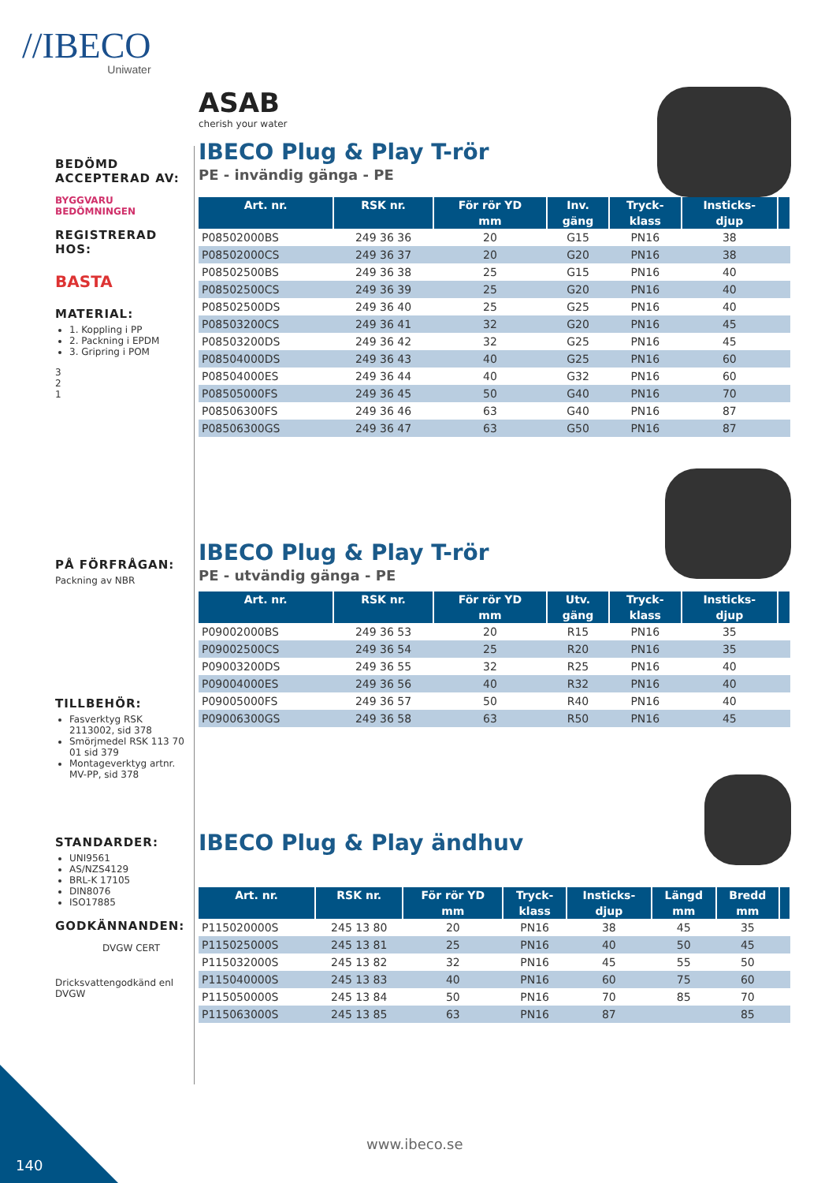//IBECO
Uniwater
BEDÖMD ACCEPTERAD AV:
BYGGVARU BEDÖMNINGEN
REGISTRERAD HOS:
BASTA
MATERIAL:
1. Koppling i PP
2. Packning i EPDM
3. Gripring i POM
3
2
1
PÅ FÖRFRÅGAN:
Packning av NBR
TILLBEHÖR:
Fasverktyg RSK 2113002, sid 378
Smörjmedel RSK 113 70 01 sid 379
Montageverktyg artnr. MV-PP, sid 378
STANDARDER:
UNI9561
AS/NZS4129
BRL-K 17105
DIN8076
ISO17885
GODKÄNNANDEN:
DVGW CERT
Dricksvattengodkänd enl DVGW
ASAB
cherish your water
IBECO Plug & Play T-rör
PE - invändig gänga - PE
| Art. nr. | RSK nr. | För rör YD | Inv. | Tryck- | Insticks- | |
| --- | --- | --- | --- | --- | --- | --- |
| | | mm | gäng | klass | djup | |
| P08502000BS | 249 36 36 | 20 | G15 | PN16 | 38 | |
| P08502000CS | 249 36 37 | 20 | G20 | PN16 | 38 | |
| P08502500BS | 249 36 38 | 25 | G15 | PN16 | 40 | |
| P08502500CS | 249 36 39 | 25 | G20 | PN16 | 40 | |
| P08502500DS | 249 36 40 | 25 | G25 | PN16 | 40 | |
| P08503200CS | 249 36 41 | 32 | G20 | PN16 | 45 | |
| P08503200DS | 249 36 42 | 32 | G25 | PN16 | 45 | |
| P08504000DS | 249 36 43 | 40 | G25 | PN16 | 60 | |
| P08504000ES | 249 36 44 | 40 | G32 | PN16 | 60 | |
| P08505000FS | 249 36 45 | 50 | G40 | PN16 | 70 | |
| P08506300FS | 249 36 46 | 63 | G40 | PN16 | 87 | |
| P08506300GS | 249 36 47 | 63 | G50 | PN16 | 87 | |
IBECO Plug & Play T-rör
PE - utvändig gänga - PE
| Art. nr. | RSK nr. | För rör YD | Utv. | Tryck- | Insticks- | |
| --- | --- | --- | --- | --- | --- | --- |
| | | mm | gäng | klass | djup | |
| P09002000BS | 249 36 53 | 20 | R15 | PN16 | 35 | |
| P09002500CS | 249 36 54 | 25 | R20 | PN16 | 35 | |
| P09003200DS | 249 36 55 | 32 | R25 | PN16 | 40 | |
| P09004000ES | 249 36 56 | 40 | R32 | PN16 | 40 | |
| P09005000FS | 249 36 57 | 50 | R40 | PN16 | 40 | |
| P09006300GS | 249 36 58 | 63 | R50 | PN16 | 45 | |
IBECO Plug & Play ändhuv
| Art. nr. | RSK nr. | För rör YD | Tryck- | Insticks- | Längd | Bredd | |
| --- | --- | --- | --- | --- | --- | --- | --- |
| | | mm | klass | djup | mm | mm | |
| P115020000S | 245 13 80 | 20 | PN16 | 38 | 45 | 35 | |
| P115025000S | 245 13 81 | 25 | PN16 | 40 | 50 | 45 | |
| P115032000S | 245 13 82 | 32 | PN16 | 45 | 55 | 50 | |
| P115040000S | 245 13 83 | 40 | PN16 | 60 | 75 | 60 | |
| P115050000S | 245 13 84 | 50 | PN16 | 70 | 85 | 70 | |
| P115063000S | 245 13 85 | 63 | PN16 | 87 | | 85 | |
www.ibeco.se
140